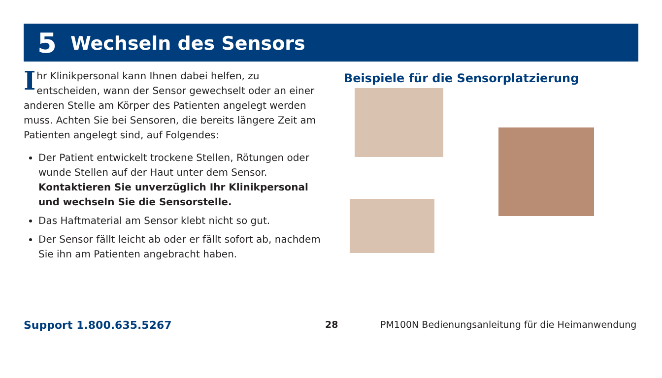5 Wechseln des Sensors
Ihr Klinikpersonal kann Ihnen dabei helfen, zu entscheiden, wann der Sensor gewechselt oder an einer anderen Stelle am Körper des Patienten angelegt werden muss. Achten Sie bei Sensoren, die bereits längere Zeit am Patienten angelegt sind, auf Folgendes:
Der Patient entwickelt trockene Stellen, Rötungen oder wunde Stellen auf der Haut unter dem Sensor. Kontaktieren Sie unverzüglich Ihr Klinikpersonal und wechseln Sie die Sensorstelle.
Das Haftmaterial am Sensor klebt nicht so gut.
Der Sensor fällt leicht ab oder er fällt sofort ab, nachdem Sie ihn am Patienten angebracht haben.
Beispiele für die Sensorplatzierung
Support 1.800.635.5267 28 PM100N Bedienungsanleitung für die Heimanwendung